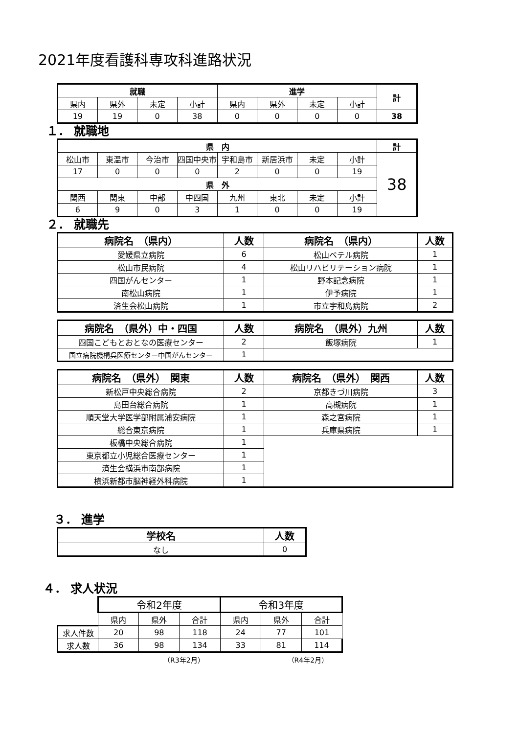2021年度看護科専攻科進路状況
| 就職 | | | | 進学 | | | | 計 |
| 県内 | 県外 | 未定 | 小計 | 県内 | 県外 | 未定 | 小計 | |
| 19 | 19 | 0 | 38 | 0 | 0 | 0 | 0 | 38 |
１． 就職地
| 県 内 | | | | | | | | 計 |
| 松山市 | 東温市 | 今治市 | 四国中央市 | 宇和島市 | 新居浜市 | 未定 | 小計 | 38 |
| 17 | 0 | 0 | 0 | 2 | 0 | 0 | 19 | |
| 県 外 | | | | | | | | |
| 関西 | 関東 | 中部 | 中四国 | 九州 | 東北 | 未定 | 小計 | |
| 6 | 9 | 0 | 3 | 1 | 0 | 0 | 19 | |
２． 就職先
| 病院名 （県内） | 人数 | 病院名 （県内） | 人数 |
| --- | --- | --- | --- |
| 愛媛県立病院 | 6 | 松山ベテル病院 | 1 |
| 松山市民病院 | 4 | 松山リハビリテーション病院 | 1 |
| 四国がんセンター | 1 | 野本記念病院 | 1 |
| 南松山病院 | 1 | 伊予病院 | 1 |
| 済生会松山病院 | 1 | 市立宇和島病院 | 2 |
| 病院名 （県外）中・四国 | 人数 | 病院名 （県外）九州 | 人数 |
| --- | --- | --- | --- |
| 四国こどもとおとなの医療センター | 2 | 飯塚病院 | 1 |
| 国立病院機構呉医療センター中国がんセンター | 1 | | |
| 病院名 （県外） 関東 | 人数 | 病院名 （県外） 関西 | 人数 |
| --- | --- | --- | --- |
| 新松戸中央総合病院 | 2 | 京都きづ川病院 | 3 |
| 島田台総合病院 | 1 | 高槻病院 | 1 |
| 順天堂大学医学部附属浦安病院 | 1 | 森之宮病院 | 1 |
| 総合東京病院 | 1 | 兵庫県病院 | 1 |
| 板橋中央総合病院 | 1 | | |
| 東京都立小児総合医療センター | 1 | | |
| 済生会横浜市南部病院 | 1 | | |
| 横浜新都市脳神経外科病院 | 1 | | |
３． 進学
| 学校名 | 人数 |
| --- | --- |
| なし | 0 |
４． 求人状況
| | 令和2年度 | | | 令和3年度 | | |
| | 県内 | 県外 | 合計 | 県内 | 県外 | 合計 |
| 求人件数 | 20 | 98 | 118 | 24 | 77 | 101 |
| 求人数 | 36 | 98 | 134 | 33 | 81 | 114 |
（R3年2月） （R4年2月）